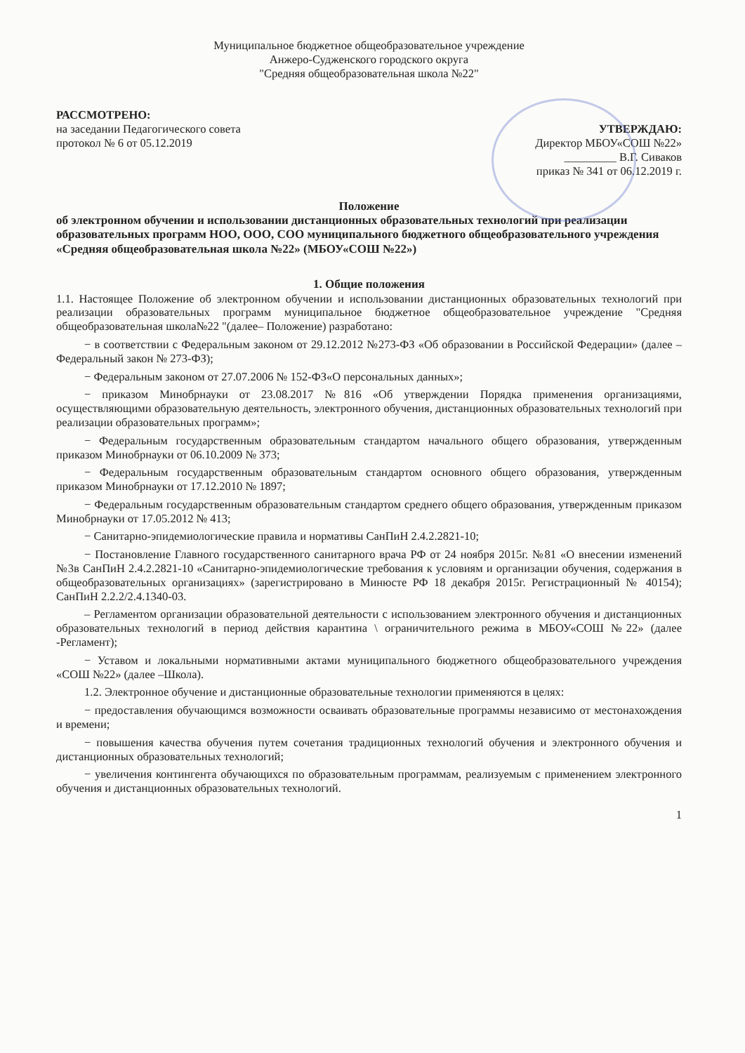Муниципальное бюджетное общеобразовательное учреждение
Анжеро-Судженского городского округа
"Средняя общеобразовательная школа №22"
РАССМОТРЕНО:
на заседании Педагогического совета
протокол № 6 от 05.12.2019
УТВЕРЖДАЮ:
Директор МБОУ«СОШ №22»
_________ В.Г. Сиваков
приказ № 341 от 06.12.2019 г.
Положение
об электронном обучении и использовании дистанционных образовательных технологий при реализации образовательных программ НОО, ООО, СОО муниципального бюджетного общеобразовательного учреждения «Средняя общеобразовательная школа №22» (МБОУ«СОШ №22»)
1. Общие положения
1.1. Настоящее Положение об электронном обучении и использовании дистанционных образовательных технологий при реализации образовательных программ муниципальное бюджетное общеобразовательное учреждение "Средняя общеобразовательная школа№22 "(далее– Положение) разработано:
− в соответствии с Федеральным законом от 29.12.2012 №273-ФЗ «Об образовании в Российской Федерации» (далее – Федеральный закон № 273-ФЗ);
− Федеральным законом от 27.07.2006 № 152-ФЗ«О персональных данных»;
− приказом Минобрнауки от 23.08.2017 №816 «Об утверждении Порядка применения организациями, осуществляющими образовательную деятельность, электронного обучения, дистанционных образовательных технологий при реализации образовательных программ»;
− Федеральным государственным образовательным стандартом начального общего образования, утвержденным приказом Минобрнауки от 06.10.2009 № 373;
− Федеральным государственным образовательным стандартом основного общего образования, утвержденным приказом Минобрнауки от 17.12.2010 № 1897;
− Федеральным государственным образовательным стандартом среднего общего образования, утвержденным приказом Минобрнауки от 17.05.2012 № 413;
− Санитарно-эпидемиологические правила и нормативы СанПиН 2.4.2.2821-10;
− Постановление Главного государственного санитарного врача РФ от 24 ноября 2015г. №81 «О внесении изменений №3в СанПиН 2.4.2.2821-10 «Санитарно-эпидемиологические требования к условиям и организации обучения, содержания в общеобразовательных организациях» (зарегистрировано в Минюсте РФ 18 декабря 2015г. Регистрационный № 40154); СанПиН 2.2.2/2.4.1340-03.
– Регламентом организации образовательной деятельности с использованием электронного обучения и дистанционных образовательных технологий в период действия карантина \ ограничительного режима в МБОУ«СОШ №22» (далее -Регламент);
− Уставом и локальными нормативными актами муниципального бюджетного общеобразовательного учреждения «СОШ №22» (далее –Школа).
1.2. Электронное обучение и дистанционные образовательные технологии применяются в целях:
− предоставления обучающимся возможности осваивать образовательные программы независимо от местонахождения и времени;
− повышения качества обучения путем сочетания традиционных технологий обучения и электронного обучения и дистанционных образовательных технологий;
− увеличения контингента обучающихся по образовательным программам, реализуемым с применением электронного обучения и дистанционных образовательных технологий.
1